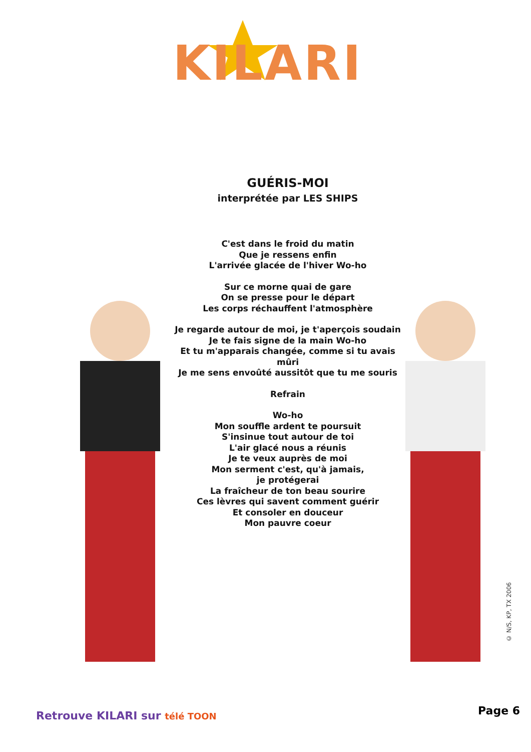KILARI
GUÉRIS-MOI
interprétée par LES SHIPS
C'est dans le froid du matin
Que je ressens enfin
L'arrivée glacée de l'hiver Wo-ho
Sur ce morne quai de gare
On se presse pour le départ
Les corps réchauffent l'atmosphère
Je regarde autour de moi, je t'aperçois soudain
Je te fais signe de la main Wo-ho
Et tu m'apparais changée, comme si tu avais mûri
Je me sens envoûté aussitôt que tu me souris
Refrain
Wo-ho
Mon souffle ardent te poursuit
S'insinue tout autour de toi
L'air glacé nous a réunis
Je te veux auprès de moi
Mon serment c'est, qu'à jamais,
je protégerai
La fraîcheur de ton beau sourire
Ces lèvres qui savent comment guérir
Et consoler en douceur
Mon pauvre coeur
© N/S, KP, TX 2006
Retrouve KILARI sur télé TOON Page 6